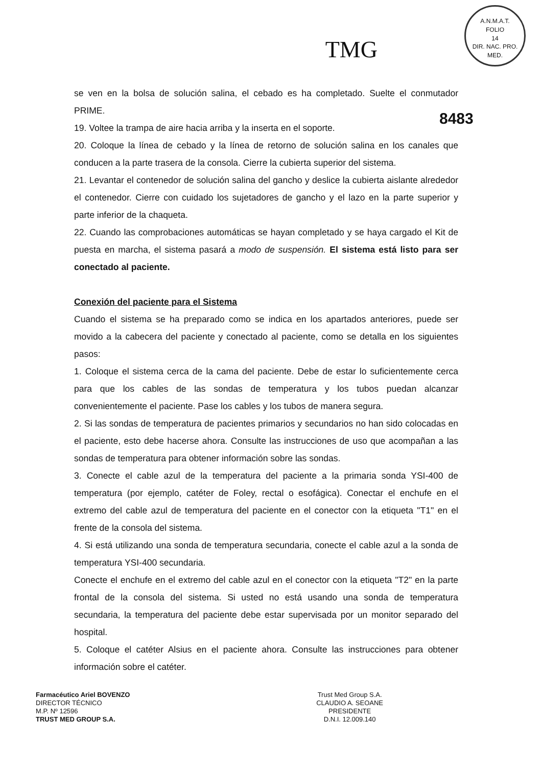TMG
A.N.M.A.T.
FOLIO
14
DIR. NAC. PRO. MED.
8483
se ven en la bolsa de solución salina, el cebado es ha completado. Suelte el conmutador PRIME.
19. Voltee la trampa de aire hacia arriba y la inserta en el soporte.
20. Coloque la línea de cebado y la línea de retorno de solución salina en los canales que conducen a la parte trasera de la consola. Cierre la cubierta superior del sistema.
21. Levantar el contenedor de solución salina del gancho y deslice la cubierta aislante alrededor el contenedor. Cierre con cuidado los sujetadores de gancho y el lazo en la parte superior y parte inferior de la chaqueta.
22. Cuando las comprobaciones automáticas se hayan completado y se haya cargado el Kit de puesta en marcha, el sistema pasará a modo de suspensión. El sistema está listo para ser conectado al paciente.
Conexión del paciente para el Sistema
Cuando el sistema se ha preparado como se indica en los apartados anteriores, puede ser movido a la cabecera del paciente y conectado al paciente, como se detalla en los siguientes pasos:
1. Coloque el sistema cerca de la cama del paciente. Debe de estar lo suficientemente cerca para que los cables de las sondas de temperatura y los tubos puedan alcanzar convenientemente el paciente. Pase los cables y los tubos de manera segura.
2. Si las sondas de temperatura de pacientes primarios y secundarios no han sido colocadas en el paciente, esto debe hacerse ahora. Consulte las instrucciones de uso que acompañan a las sondas de temperatura para obtener información sobre las sondas.
3. Conecte el cable azul de la temperatura del paciente a la primaria sonda YSI-400 de temperatura (por ejemplo, catéter de Foley, rectal o esofágica). Conectar el enchufe en el extremo del cable azul de temperatura del paciente en el conector con la etiqueta "T1" en el frente de la consola del sistema.
4. Si está utilizando una sonda de temperatura secundaria, conecte el cable azul a la sonda de temperatura YSI-400 secundaria.
Conecte el enchufe en el extremo del cable azul en el conector con la etiqueta "T2" en la parte frontal de la consola del sistema. Si usted no está usando una sonda de temperatura secundaria, la temperatura del paciente debe estar supervisada por un monitor separado del hospital.
5. Coloque el catéter Alsius en el paciente ahora. Consulte las instrucciones para obtener información sobre el catéter.
Farmacéutico Ariel BOVENZO
DIRECTOR TÉCNICO
M.P. Nº 12596
TRUST MED GROUP S.A.
Trust Med Group S.A.
CLAUDIO A. SEOANE
PRESIDENTE
D.N.I. 12.009.140